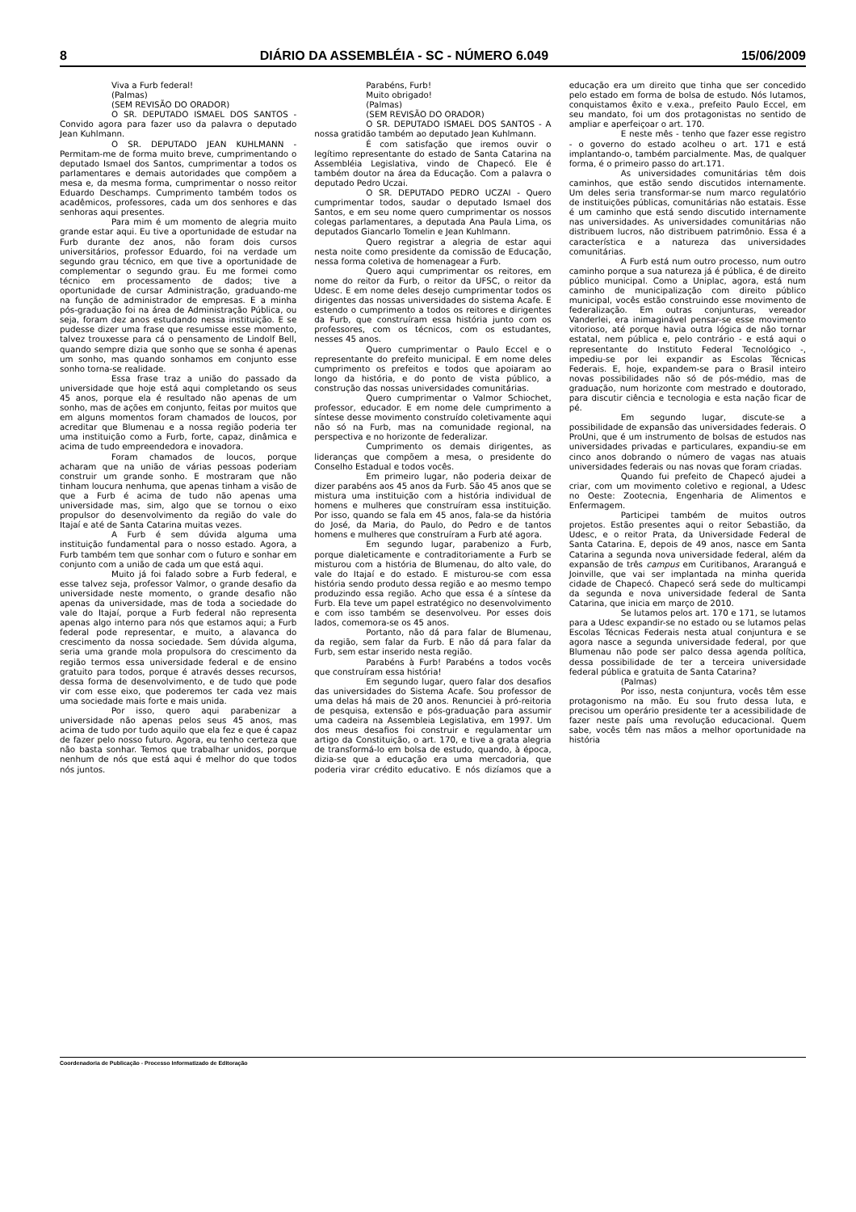8 DIÁRIO DA ASSEMBLÉIA - SC - NÚMERO 6.049 15/06/2009
Viva a Furb federal!
(Palmas)
(SEM REVISÃO DO ORADOR)
O SR. DEPUTADO ISMAEL DOS SANTOS - Convido agora para fazer uso da palavra o deputado Jean Kuhlmann.
O SR. DEPUTADO JEAN KUHLMANN - Permitam-me de forma muito breve, cumprimentando o deputado Ismael dos Santos, cumprimentar a todos os parlamentares e demais autoridades que compõem a mesa e, da mesma forma, cumprimentar o nosso reitor Eduardo Deschamps. Cumprimento também todos os acadêmicos, professores, cada um dos senhores e das senhoras aqui presentes.
Para mim é um momento de alegria muito grande estar aqui. Eu tive a oportunidade de estudar na Furb durante dez anos, não foram dois cursos universitários, professor Eduardo, foi na verdade um segundo grau técnico, em que tive a oportunidade de complementar o segundo grau. Eu me formei como técnico em processamento de dados; tive a oportunidade de cursar Administração, graduando-me na função de administrador de empresas. E a minha pós-graduação foi na área de Administração Pública, ou seja, foram dez anos estudando nessa instituição. E se pudesse dizer uma frase que resumisse esse momento, talvez trouxesse para cá o pensamento de Lindolf Bell, quando sempre dizia que sonho que se sonha é apenas um sonho, mas quando sonhamos em conjunto esse sonho torna-se realidade.
Essa frase traz a união do passado da universidade que hoje está aqui completando os seus 45 anos, porque ela é resultado não apenas de um sonho, mas de ações em conjunto, feitas por muitos que em alguns momentos foram chamados de loucos, por acreditar que Blumenau e a nossa região poderia ter uma instituição como a Furb, forte, capaz, dinâmica e acima de tudo empreendedora e inovadora.
Foram chamados de loucos, porque acharam que na união de várias pessoas poderiam construir um grande sonho. E mostraram que não tinham loucura nenhuma, que apenas tinham a visão de que a Furb é acima de tudo não apenas uma universidade mas, sim, algo que se tornou o eixo propulsor do desenvolvimento da região do vale do Itajaí e até de Santa Catarina muitas vezes.
A Furb é sem dúvida alguma uma instituição fundamental para o nosso estado. Agora, a Furb também tem que sonhar com o futuro e sonhar em conjunto com a união de cada um que está aqui.
Muito já foi falado sobre a Furb federal, e esse talvez seja, professor Valmor, o grande desafio da universidade neste momento, o grande desafio não apenas da universidade, mas de toda a sociedade do vale do Itajaí, porque a Furb federal não representa apenas algo interno para nós que estamos aqui; a Furb federal pode representar, e muito, a alavanca do crescimento da nossa sociedade. Sem dúvida alguma, seria uma grande mola propulsora do crescimento da região termos essa universidade federal e de ensino gratuito para todos, porque é através desses recursos, dessa forma de desenvolvimento, e de tudo que pode vir com esse eixo, que poderemos ter cada vez mais uma sociedade mais forte e mais unida.
Por isso, quero aqui parabenizar a universidade não apenas pelos seus 45 anos, mas acima de tudo por tudo aquilo que ela fez e que é capaz de fazer pelo nosso futuro. Agora, eu tenho certeza que não basta sonhar. Temos que trabalhar unidos, porque nenhum de nós que está aqui é melhor do que todos nós juntos.
Parabéns, Furb!
Muito obrigado!
(Palmas)
(SEM REVISÃO DO ORADOR)
O SR. DEPUTADO ISMAEL DOS SANTOS - A nossa gratidão também ao deputado Jean Kuhlmann.
É com satisfação que iremos ouvir o legítimo representante do estado de Santa Catarina na Assembléia Legislativa, vindo de Chapecó. Ele é também doutor na área da Educação. Com a palavra o deputado Pedro Uczai.
O SR. DEPUTADO PEDRO UCZAI - Quero cumprimentar todos, saudar o deputado Ismael dos Santos, e em seu nome quero cumprimentar os nossos colegas parlamentares, a deputada Ana Paula Lima, os deputados Giancarlo Tomelin e Jean Kuhlmann.
Quero registrar a alegria de estar aqui nesta noite como presidente da comissão de Educação, nessa forma coletiva de homenagear a Furb.
Quero aqui cumprimentar os reitores, em nome do reitor da Furb, o reitor da UFSC, o reitor da Udesc. E em nome deles desejo cumprimentar todos os dirigentes das nossas universidades do sistema Acafe. E estendo o cumprimento a todos os reitores e dirigentes da Furb, que construíram essa história junto com os professores, com os técnicos, com os estudantes, nesses 45 anos.
Quero cumprimentar o Paulo Eccel e o representante do prefeito municipal. E em nome deles cumprimento os prefeitos e todos que apoiaram ao longo da história, e do ponto de vista público, a construção das nossas universidades comunitárias.
Quero cumprimentar o Valmor Schiochet, professor, educador. E em nome dele cumprimento a síntese desse movimento construído coletivamente aqui não só na Furb, mas na comunidade regional, na perspectiva e no horizonte de federalizar.
Cumprimento os demais dirigentes, as lideranças que compõem a mesa, o presidente do Conselho Estadual e todos vocês.
Em primeiro lugar, não poderia deixar de dizer parabéns aos 45 anos da Furb. São 45 anos que se mistura uma instituição com a história individual de homens e mulheres que construíram essa instituição. Por isso, quando se fala em 45 anos, fala-se da história do José, da Maria, do Paulo, do Pedro e de tantos homens e mulheres que construíram a Furb até agora.
Em segundo lugar, parabenizo a Furb, porque dialeticamente e contraditoriamente a Furb se misturou com a história de Blumenau, do alto vale, do vale do Itajaí e do estado. E misturou-se com essa história sendo produto dessa região e ao mesmo tempo produzindo essa região. Acho que essa é a síntese da Furb. Ela teve um papel estratégico no desenvolvimento e com isso também se desenvolveu. Por esses dois lados, comemora-se os 45 anos.
Portanto, não dá para falar de Blumenau, da região, sem falar da Furb. E não dá para falar da Furb, sem estar inserido nesta região.
Parabéns à Furb! Parabéns a todos vocês que construíram essa história!
Em segundo lugar, quero falar dos desafios das universidades do Sistema Acafe. Sou professor de uma delas há mais de 20 anos. Renunciei à pró-reitoria de pesquisa, extensão e pós-graduação para assumir uma cadeira na Assembleia Legislativa, em 1997. Um dos meus desafios foi construir e regulamentar um artigo da Constituição, o art. 170, e tive a grata alegria de transformá-lo em bolsa de estudo, quando, à época, dizia-se que a educação era uma mercadoria, que poderia virar crédito educativo. E nós dizíamos que a educação era um direito que tinha que ser concedido pelo estado em forma de bolsa de estudo. Nós lutamos, conquistamos êxito e v.exa., prefeito Paulo Eccel, em seu mandato, foi um dos protagonistas no sentido de ampliar e aperfeiçoar o art. 170.
E neste mês - tenho que fazer esse registro - o governo do estado acolheu o art. 171 e está implantando-o, também parcialmente. Mas, de qualquer forma, é o primeiro passo do art.171.
As universidades comunitárias têm dois caminhos, que estão sendo discutidos internamente. Um deles seria transformar-se num marco regulatório de instituições públicas, comunitárias não estatais. Esse é um caminho que está sendo discutido internamente nas universidades. As universidades comunitárias não distribuem lucros, não distribuem patrimônio. Essa é a característica e a natureza das universidades comunitárias.
A Furb está num outro processo, num outro caminho porque a sua natureza já é pública, é de direito público municipal. Como a Uniplac, agora, está num caminho de municipalização com direito público municipal, vocês estão construindo esse movimento de federalização. Em outras conjunturas, vereador Vanderlei, era inimaginável pensar-se esse movimento vitorioso, até porque havia outra lógica de não tornar estatal, nem pública e, pelo contrário - e está aqui o representante do Instituto Federal Tecnológico -, impediu-se por lei expandir as Escolas Técnicas Federais. E, hoje, expandem-se para o Brasil inteiro novas possibilidades não só de pós-médio, mas de graduação, num horizonte com mestrado e doutorado, para discutir ciência e tecnologia e esta nação ficar de pé.
Em segundo lugar, discute-se a possibilidade de expansão das universidades federais. O ProUni, que é um instrumento de bolsas de estudos nas universidades privadas e particulares, expandiu-se em cinco anos dobrando o número de vagas nas atuais universidades federais ou nas novas que foram criadas.
Quando fui prefeito de Chapecó ajudei a criar, com um movimento coletivo e regional, a Udesc no Oeste: Zootecnia, Engenharia de Alimentos e Enfermagem.
Participei também de muitos outros projetos. Estão presentes aqui o reitor Sebastião, da Udesc, e o reitor Prata, da Universidade Federal de Santa Catarina. E, depois de 49 anos, nasce em Santa Catarina a segunda nova universidade federal, além da expansão de três campus em Curitibanos, Araranguá e Joinville, que vai ser implantada na minha querida cidade de Chapecó. Chapecó será sede do multicampi da segunda e nova universidade federal de Santa Catarina, que inicia em março de 2010.
Se lutamos pelos art. 170 e 171, se lutamos para a Udesc expandir-se no estado ou se lutamos pelas Escolas Técnicas Federais nesta atual conjuntura e se agora nasce a segunda universidade federal, por que Blumenau não pode ser palco dessa agenda política, dessa possibilidade de ter a terceira universidade federal pública e gratuita de Santa Catarina?
(Palmas)
Por isso, nesta conjuntura, vocês têm esse protagonismo na mão. Eu sou fruto dessa luta, e precisou um operário presidente ter a acessibilidade de fazer neste país uma revolução educacional. Quem sabe, vocês têm nas mãos a melhor oportunidade na história
Coordenadoria de Publicação - Processo Informatizado de Editoração